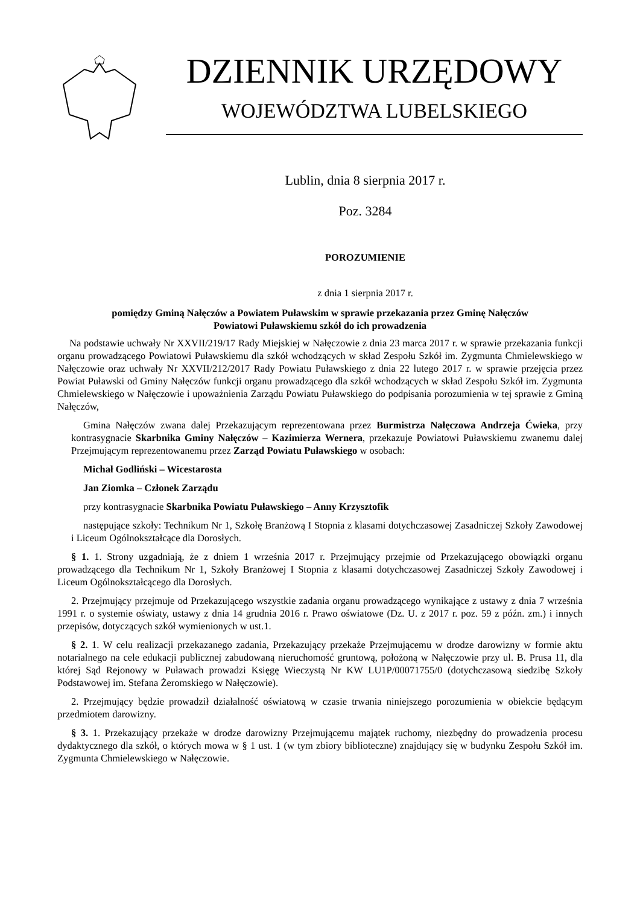DZIENNIK URZĘDOWY
WOJEWÓDZTWA LUBELSKIEGO
Lublin, dnia 8 sierpnia 2017 r.
Poz. 3284
POROZUMIENIE
z dnia 1 sierpnia 2017 r.
pomiędzy Gminą Nałęczów a Powiatem Puławskim w sprawie przekazania przez Gminę Nałęczów
Powiatowi Puławskiemu szkół do ich prowadzenia
Na podstawie uchwały Nr XXVII/219/17 Rady Miejskiej w Nałęczowie z dnia 23 marca 2017 r. w sprawie przekazania funkcji organu prowadzącego Powiatowi Puławskiemu dla szkół wchodzących w skład Zespołu Szkół im. Zygmunta Chmielewskiego w Nałęczowie oraz uchwały Nr XXVII/212/2017 Rady Powiatu Puławskiego z dnia 22 lutego 2017 r. w sprawie przejęcia przez Powiat Puławski od Gminy Nałęczów funkcji organu prowadzącego dla szkół wchodzących w skład Zespołu Szkół im. Zygmunta Chmielewskiego w Nałęczowie i upoważnienia Zarządu Powiatu Puławskiego do podpisania porozumienia w tej sprawie z Gminą Nałęczów,
Gmina Nałęczów zwana dalej Przekazującym reprezentowana przez Burmistrza Nałęczowa Andrzeja Ćwieka, przy kontrasygnacie Skarbnika Gminy Nałęczów – Kazimierza Wernera, przekazuje Powiatowi Puławskiemu zwanemu dalej Przejmującym reprezentowanemu przez Zarząd Powiatu Puławskiego w osobach:
Michał Godliński – Wicestarosta
Jan Ziomka – Członek Zarządu
przy kontrasygnacie Skarbnika Powiatu Puławskiego – Anny Krzysztofik
następujące szkoły: Technikum Nr 1, Szkołę Branżową I Stopnia z klasami dotychczasowej Zasadniczej Szkoły Zawodowej i Liceum Ogólnokształcące dla Dorosłych.
§ 1. 1. Strony uzgadniają, że z dniem 1 września 2017 r. Przejmujący przejmie od Przekazującego obowiązki organu prowadzącego dla Technikum Nr 1, Szkoły Branżowej I Stopnia z klasami dotychczasowej Zasadniczej Szkoły Zawodowej i Liceum Ogólnokształcącego dla Dorosłych.
2. Przejmujący przejmuje od Przekazującego wszystkie zadania organu prowadzącego wynikające z ustawy z dnia 7 września 1991 r. o systemie oświaty, ustawy z dnia 14 grudnia 2016 r. Prawo oświatowe (Dz. U. z 2017 r. poz. 59 z późn. zm.) i innych przepisów, dotyczących szkół wymienionych w ust.1.
§ 2. 1. W celu realizacji przekazanego zadania, Przekazujący przekaże Przejmującemu w drodze darowizny w formie aktu notarialnego na cele edukacji publicznej zabudowaną nieruchomość gruntową, położoną w Nałęczowie przy ul. B. Prusa 11, dla której Sąd Rejonowy w Puławach prowadzi Księgę Wieczystą Nr KW LU1P/00071755/0 (dotychczasową siedzibę Szkoły Podstawowej im. Stefana Żeromskiego w Nałęczowie).
2. Przejmujący będzie prowadził działalność oświatową w czasie trwania niniejszego porozumienia w obiekcie będącym przedmiotem darowizny.
§ 3. 1. Przekazujący przekaże w drodze darowizny Przejmującemu majątek ruchomy, niezbędny do prowadzenia procesu dydaktycznego dla szkół, o których mowa w § 1 ust. 1 (w tym zbiory biblioteczne) znajdujący się w budynku Zespołu Szkół im. Zygmunta Chmielewskiego w Nałęczowie.